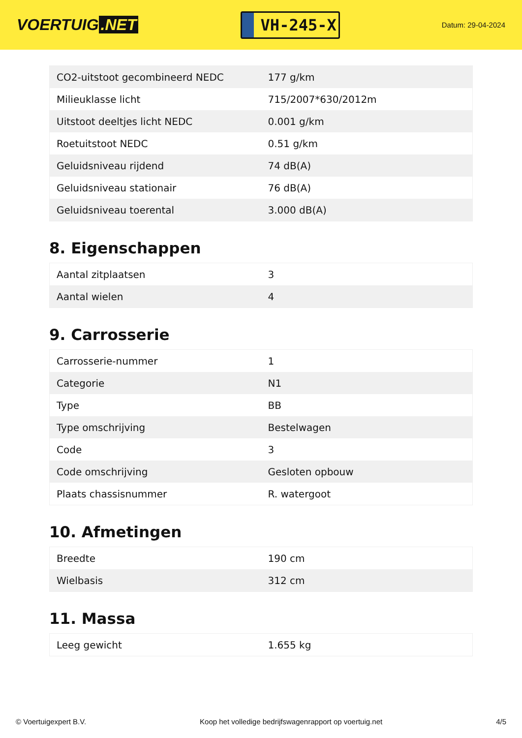VOERTUIG.NET
VH-245-X
Datum: 29-04-2024
| CO2-uitstoot gecombineerd NEDC | 177 g/km |
| Milieuklasse licht | 715/2007*630/2012m |
| Uitstoot deeltjes licht NEDC | 0.001 g/km |
| Roetuitstoot NEDC | 0.51 g/km |
| Geluidsniveau rijdend | 74 dB(A) |
| Geluidsniveau stationair | 76 dB(A) |
| Geluidsniveau toerental | 3.000 dB(A) |
8. Eigenschappen
| Aantal zitplaatsen | 3 |
| Aantal wielen | 4 |
9. Carrosserie
| Carrosserie-nummer | 1 |
| Categorie | N1 |
| Type | BB |
| Type omschrijving | Bestelwagen |
| Code | 3 |
| Code omschrijving | Gesloten opbouw |
| Plaats chassisnummer | R. watergoot |
10. Afmetingen
| Breedte | 190 cm |
| Wielbasis | 312 cm |
11. Massa
| Leeg gewicht | 1.655 kg |
© Voertuigexpert B.V. Koop het volledige bedrijfswagenrapport op voertuig.net 4/5